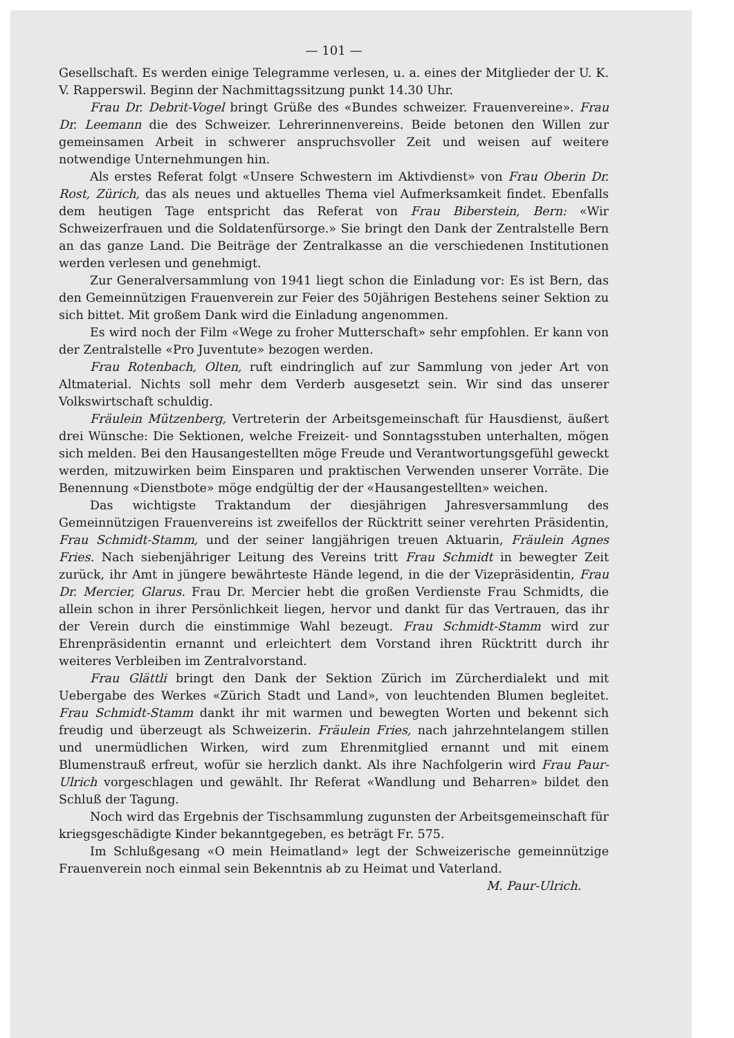— 101 —
Gesellschaft. Es werden einige Telegramme verlesen, u. a. eines der Mitglieder der U. K. V. Rapperswil. Beginn der Nachmittagssitzung punkt 14.30 Uhr.
Frau Dr. Debrit-Vogel bringt Grüße des «Bundes schweizer. Frauenvereine». Frau Dr. Leemann die des Schweizer. Lehrerinnenvereins. Beide betonen den Willen zur gemeinsamen Arbeit in schwerer anspruchsvoller Zeit und weisen auf weitere notwendige Unternehmungen hin.
Als erstes Referat folgt «Unsere Schwestern im Aktivdienst» von Frau Oberin Dr. Rost, Zürich, das als neues und aktuelles Thema viel Aufmerksamkeit findet. Ebenfalls dem heutigen Tage entspricht das Referat von Frau Biberstein, Bern: «Wir Schweizerfrauen und die Soldatenfürsorge.» Sie bringt den Dank der Zentralstelle Bern an das ganze Land. Die Beiträge der Zentralkasse an die verschiedenen Institutionen werden verlesen und genehmigt.
Zur Generalversammlung von 1941 liegt schon die Einladung vor: Es ist Bern, das den Gemeinnützigen Frauenverein zur Feier des 50jährigen Bestehens seiner Sektion zu sich bittet. Mit großem Dank wird die Einladung angenommen.
Es wird noch der Film «Wege zu froher Mutterschaft» sehr empfohlen. Er kann von der Zentralstelle «Pro Juventute» bezogen werden.
Frau Rotenbach, Olten, ruft eindringlich auf zur Sammlung von jeder Art von Altmaterial. Nichts soll mehr dem Verderb ausgesetzt sein. Wir sind das unserer Volkswirtschaft schuldig.
Fräulein Mützenberg, Vertreterin der Arbeitsgemeinschaft für Hausdienst, äußert drei Wünsche: Die Sektionen, welche Freizeit- und Sonntagsstuben unterhalten, mögen sich melden. Bei den Hausangestellten möge Freude und Verantwortungsgefühl geweckt werden, mitzuwirken beim Einsparen und praktischen Verwenden unserer Vorräte. Die Benennung «Dienstbote» möge endgültig der der «Hausangestellten» weichen.
Das wichtigste Traktandum der diesjährigen Jahresversammlung des Gemeinnützigen Frauenvereins ist zweifellos der Rücktritt seiner verehrten Präsidentin, Frau Schmidt-Stamm, und der seiner langjährigen treuen Aktuarin, Fräulein Agnes Fries. Nach siebenjähriger Leitung des Vereins tritt Frau Schmidt in bewegter Zeit zurück, ihr Amt in jüngere bewährteste Hände legend, in die der Vizepräsidentin, Frau Dr. Mercier, Glarus. Frau Dr. Mercier hebt die großen Verdienste Frau Schmidts, die allein schon in ihrer Persönlichkeit liegen, hervor und dankt für das Vertrauen, das ihr der Verein durch die einstimmige Wahl bezeugt. Frau Schmidt-Stamm wird zur Ehrenpräsidentin ernannt und erleichtert dem Vorstand ihren Rücktritt durch ihr weiteres Verbleiben im Zentralvorstand.
Frau Glättli bringt den Dank der Sektion Zürich im Zürcherdialekt und mit Uebergabe des Werkes «Zürich Stadt und Land», von leuchtenden Blumen begleitet. Frau Schmidt-Stamm dankt ihr mit warmen und bewegten Worten und bekennt sich freudig und überzeugt als Schweizerin. Fräulein Fries, nach jahrzehntelangem stillen und unermüdlichen Wirken, wird zum Ehrenmitglied ernannt und mit einem Blumenstrauß erfreut, wofür sie herzlich dankt. Als ihre Nachfolgerin wird Frau Paur-Ulrich vorgeschlagen und gewählt. Ihr Referat «Wandlung und Beharren» bildet den Schluß der Tagung.
Noch wird das Ergebnis der Tischsammlung zugunsten der Arbeitsgemeinschaft für kriegsgeschädigte Kinder bekanntgegeben, es beträgt Fr. 575.
Im Schlußgesang «O mein Heimatland» legt der Schweizerische gemeinnützige Frauenverein noch einmal sein Bekenntnis ab zu Heimat und Vaterland.
M. Paur-Ulrich.